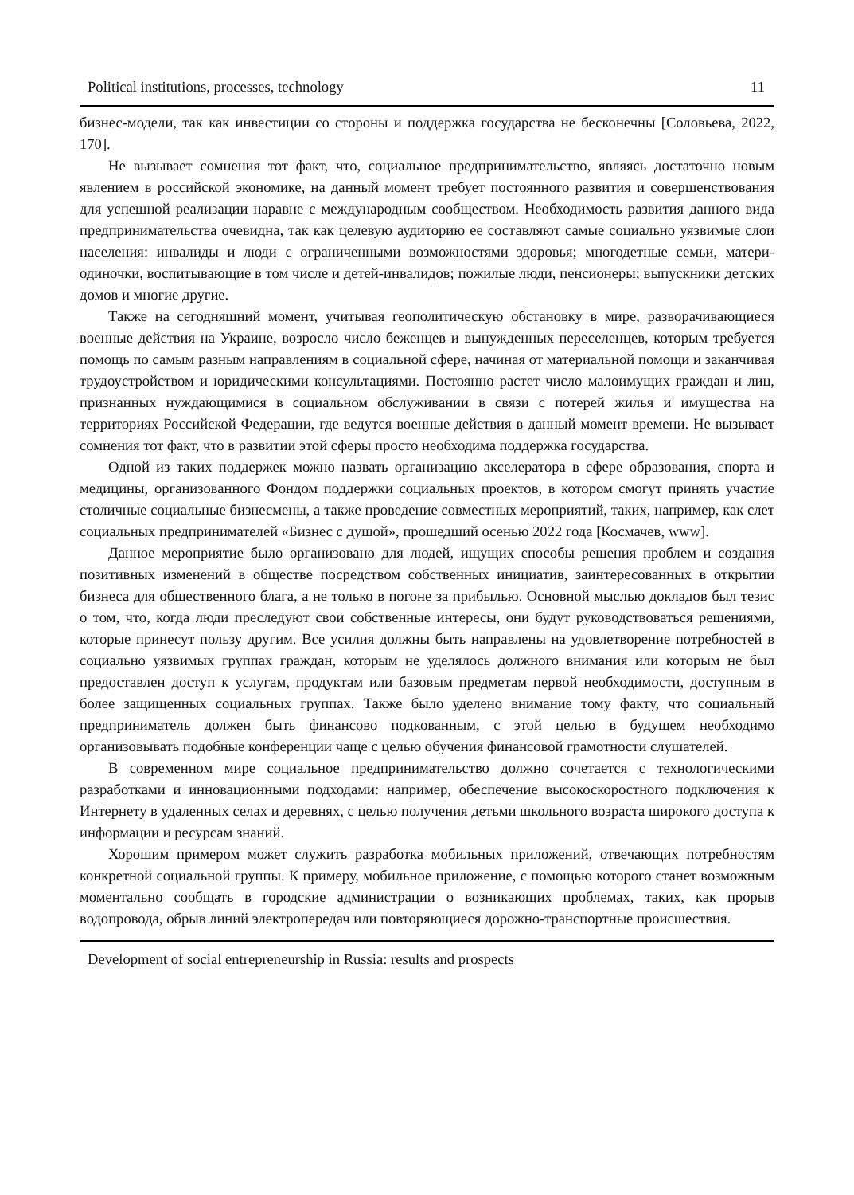Political institutions, processes, technology 11
бизнес-модели, так как инвестиции со стороны и поддержка государства не бесконечны [Соловьева, 2022, 170].
Не вызывает сомнения тот факт, что, социальное предпринимательство, являясь достаточно новым явлением в российской экономике, на данный момент требует постоянного развития и совершенствования для успешной реализации наравне с международным сообществом. Необходимость развития данного вида предпринимательства очевидна, так как целевую аудиторию ее составляют самые социально уязвимые слои населения: инвалиды и люди с ограниченными возможностями здоровья; многодетные семьи, матери-одиночки, воспитывающие в том числе и детей-инвалидов; пожилые люди, пенсионеры; выпускники детских домов и многие другие.
Также на сегодняшний момент, учитывая геополитическую обстановку в мире, разворачивающиеся военные действия на Украине, возросло число беженцев и вынужденных переселенцев, которым требуется помощь по самым разным направлениям в социальной сфере, начиная от материальной помощи и заканчивая трудоустройством и юридическими консультациями. Постоянно растет число малоимущих граждан и лиц, признанных нуждающимися в социальном обслуживании в связи с потерей жилья и имущества на территориях Российской Федерации, где ведутся военные действия в данный момент времени. Не вызывает сомнения тот факт, что в развитии этой сферы просто необходима поддержка государства.
Одной из таких поддержек можно назвать организацию акселератора в сфере образования, спорта и медицины, организованного Фондом поддержки социальных проектов, в котором смогут принять участие столичные социальные бизнесмены, а также проведение совместных мероприятий, таких, например, как слет социальных предпринимателей «Бизнес с душой», прошедший осенью 2022 года [Космачев, www].
Данное мероприятие было организовано для людей, ищущих способы решения проблем и создания позитивных изменений в обществе посредством собственных инициатив, заинтересованных в открытии бизнеса для общественного блага, а не только в погоне за прибылью. Основной мыслью докладов был тезис о том, что, когда люди преследуют свои собственные интересы, они будут руководствоваться решениями, которые принесут пользу другим. Все усилия должны быть направлены на удовлетворение потребностей в социально уязвимых группах граждан, которым не уделялось должного внимания или которым не был предоставлен доступ к услугам, продуктам или базовым предметам первой необходимости, доступным в более защищенных социальных группах. Также было уделено внимание тому факту, что социальный предприниматель должен быть финансово подкованным, с этой целью в будущем необходимо организовывать подобные конференции чаще с целью обучения финансовой грамотности слушателей.
В современном мире социальное предпринимательство должно сочетается с технологическими разработками и инновационными подходами: например, обеспечение высокоскоростного подключения к Интернету в удаленных селах и деревнях, с целью получения детьми школьного возраста широкого доступа к информации и ресурсам знаний.
Хорошим примером может служить разработка мобильных приложений, отвечающих потребностям конкретной социальной группы. К примеру, мобильное приложение, с помощью которого станет возможным моментально сообщать в городские администрации о возникающих проблемах, таких, как прорыв водопровода, обрыв линий электропередач или повторяющиеся дорожно-транспортные происшествия.
Development of social entrepreneurship in Russia: results and prospects